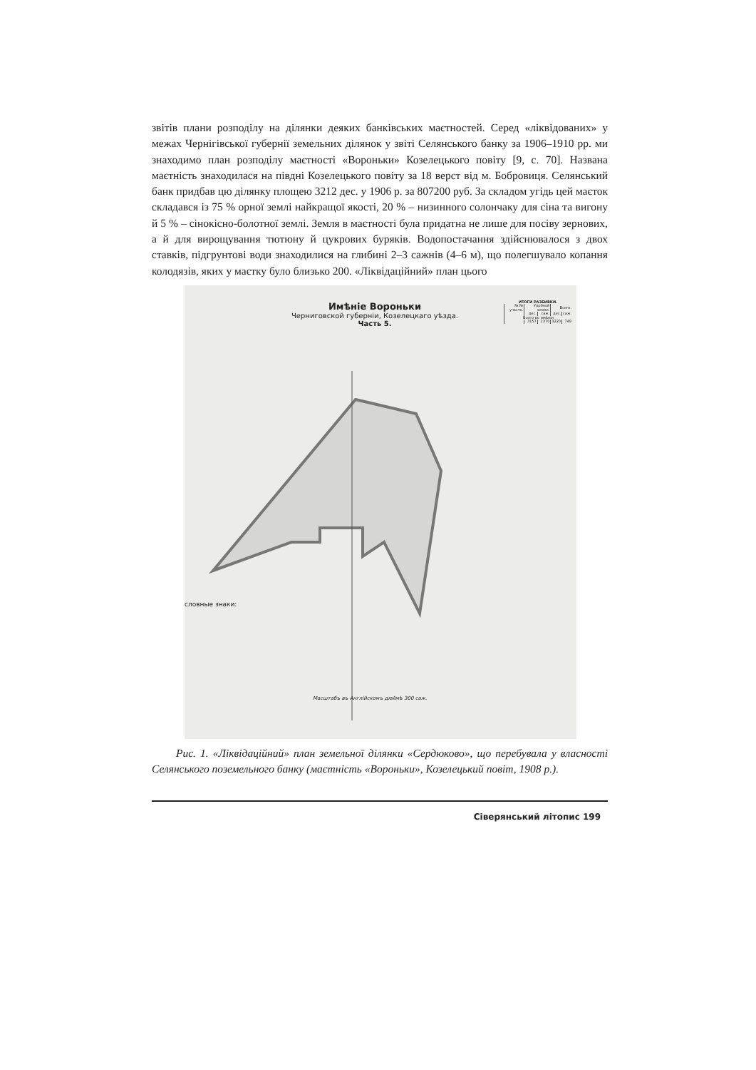звітів плани розподілу на ділянки деяких банківських маєтностей. Серед «ліквідо­ваних» у межах Чернігівської губернії земельних ділянок у звіті Селянського банку за 1906–1910 рр. ми знаходимо план розподілу маєтності «Вороньки» Козелецького повіту [9, с. 70]. Названа маєтність знаходилася на півдні Козелецького повіту за 18 верст від м. Бобровиця. Селянський банк придбав цю ділянку площею 3212 дес. у 1906 р. за 807200 руб. За складом угідь цей маєток складався із 75 % орної землі найкращої якості, 20 % – низинного солончаку для сіна та вигону й 5 % – сінокісно-болотної землі. Земля в маєтності була придатна не лише для посіву зернових, а й для вирощування тютюну й цукрових буряків. Водопостачання здійснювалося з двох ставків, підгрунтові води знаходилися на глибині 2–3 сажнів (4–6 м), що полегшува­ло копання колодязів, яких у маєтку було близько 200. «Ліквідаційний» план цього
Имѣніе Вороньки
Черниговской губерніи, Козелецкаго уѣзда.
Часть 5.
словные знаки:
Масштабъ въ Англійскомъ дюймѣ 300 саж.
ИТОГИ РАЗБИВКИ.
| № № участк. | Удобной земли. | | Всего. | |
| --- | --- | --- | --- | --- |
| | дес. | саж. | дес. | саж. |
| Всего въ имѣніи | | | | |
| | 3157 | 1370 | 3220 | 749 |
Рис. 1. «Ліквідаційний» план земельної ділянки «Сердюково», що перебувала у власності Селянського поземельного банку (маєтність «Вороньки», Козелецький по­віт, 1908 р.).
Сіверянський літопис 199